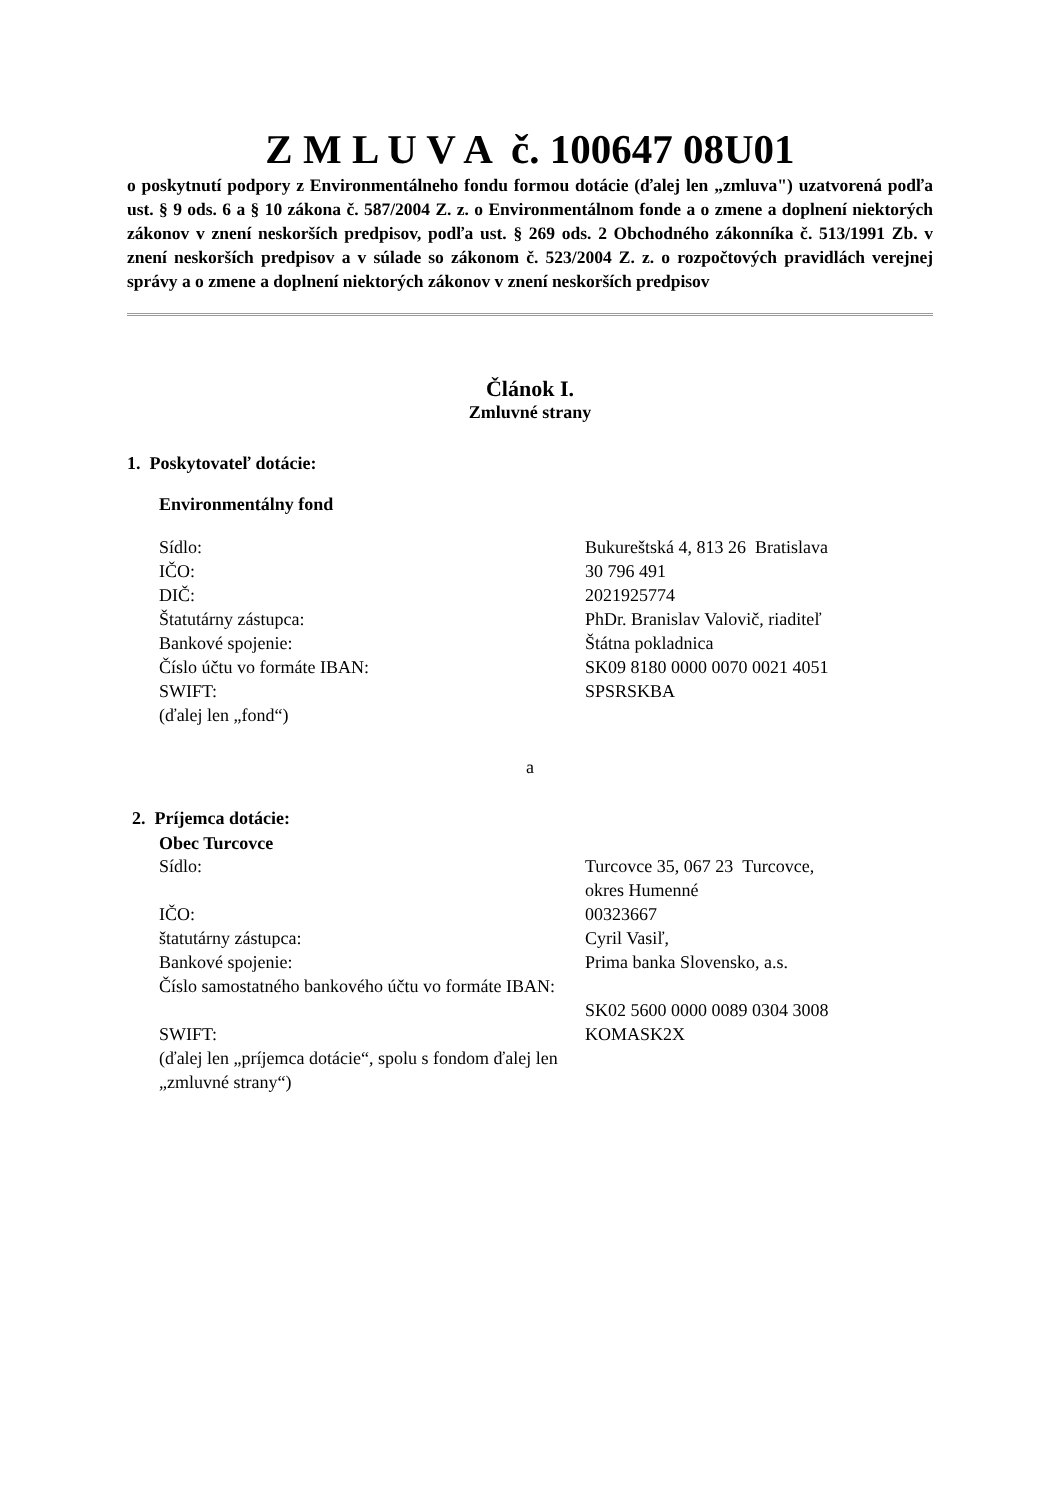Z M L U V A č. 100647 08U01
o poskytnutí podpory z Environmentálneho fondu formou dotácie (ďalej len „zmluva") uzatvorená podľa ust. § 9 ods. 6 a § 10 zákona č. 587/2004 Z. z. o Environmentálnom fonde a o zmene a doplnení niektorých zákonov v znení neskorších predpisov, podľa ust. § 269 ods. 2 Obchodného zákonníka č. 513/1991 Zb. v znení neskorších predpisov a v súlade so zákonom č. 523/2004 Z. z. o rozpočtových pravidlách verejnej správy a o zmene a doplnení niektorých zákonov v znení neskorších predpisov
Článok I.
Zmluvné strany
1. Poskytovateľ dotácie:
Environmentálny fond
| Sídlo: | Bukureštská 4, 813 26 Bratislava |
| IČO: | 30 796 491 |
| DIČ: | 2021925774 |
| Štatutárny zástupca: | PhDr. Branislav Valovič, riaditeľ |
| Bankové spojenie: | Štátna pokladnica |
| Číslo účtu vo formáte IBAN: | SK09 8180 0000 0070 0021 4051 |
| SWIFT: | SPSRSKBA |
| (ďalej len „fond“) | |
a
2. Príjemca dotácie:
Obec Turcovce
| Sídlo: | Turcovce 35, 067 23 Turcovce, okres Humenné |
| IČO: | 00323667 |
| štatutárny zástupca: | Cyril Vasiľ, |
| Bankové spojenie: | Prima banka Slovensko, a.s. |
| Číslo samostatného bankového účtu vo formáte IBAN: | SK02 5600 0000 0089 0304 3008 |
| SWIFT: | KOMASK2X |
| (ďalej len „príjemca dotácie“, spolu s fondom ďalej len „zmluvné strany“) | |